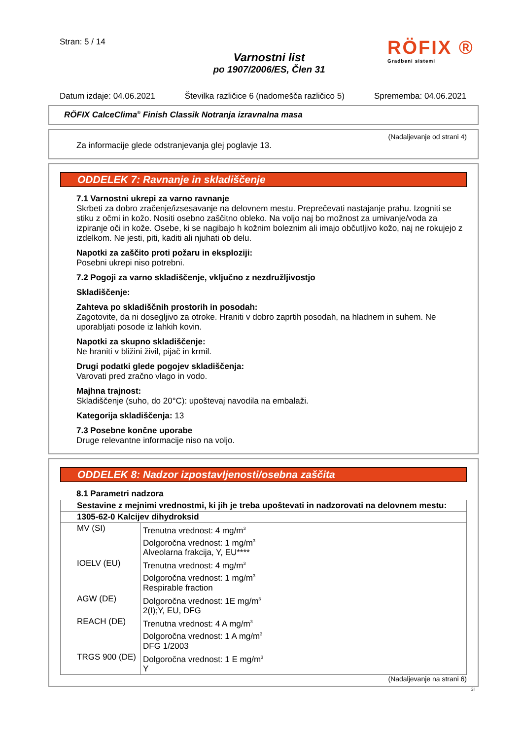Stran: 5 / 14
Varnostni list
po 1907/2006/ES, Člen 31
RÖFIX ®
Gradbeni sistemi
Datum izdaje: 04.06.2021 Številka različice 6 (nadomešča različico 5) Sprememba: 04.06.2021
RÖFIX CalceClima<sup>®</sup> Finish Classik Notranja izravnalna masa
(Nadaljevanje od strani 4)
Za informacije glede odstranjevanja glej poglavje 13.
ODDELEK 7: Ravnanje in skladiščenje
7.1 Varnostni ukrepi za varno ravnanje
Skrbeti za dobro zračenje/izsesavanje na delovnem mestu. Preprečevati nastajanje prahu. Izogniti se stiku z očmi in kožo. Nositi osebno zaščitno obleko. Na voljo naj bo možnost za umivanje/voda za izpiranje oči in kože. Osebe, ki se nagibajo h kožnim boleznim ali imajo občutljivo kožo, naj ne rokujejo z izdelkom. Ne jesti, piti, kaditi ali njuhati ob delu.
Napotki za zaščito proti požaru in eksploziji:
Posebni ukrepi niso potrebni.
7.2 Pogoji za varno skladiščenje, vključno z nezdružljivostjo
Skladiščenje:
Zahteva po skladiščnih prostorih in posodah:
Zagotovite, da ni dosegljivo za otroke. Hraniti v dobro zaprtih posodah, na hladnem in suhem. Ne uporabljati posode iz lahkih kovin.
Napotki za skupno skladiščenje:
Ne hraniti v bližini živil, pijač in krmil.
Drugi podatki glede pogojev skladiščenja:
Varovati pred zračno vlago in vodo.
Majhna trajnost:
Skladiščenje (suho, do 20°C): upoštevaj navodila na embalaži.
Kategorija skladiščenja: 13
7.3 Posebne končne uporabe
Druge relevantne informacije niso na voljo.
ODDELEK 8: Nadzor izpostavljenosti/osebna zaščita
8.1 Parametri nadzora
| Sestavine z mejnimi vrednostmi, ki jih je treba upoštevati in nadzorovati na delovnem mestu: | |
| 1305-62-0 Kalcijev dihydroksid | |
| MV (SI) | Trenutna vrednost: 4 mg/m<sup>3</sup> Dolgoročna vrednost: 1 mg/m<sup>3</sup> Alveolarna frakcija, Y, EU**** |
| IOELV (EU) | Trenutna vrednost: 4 mg/m<sup>3</sup> Dolgoročna vrednost: 1 mg/m<sup>3</sup> Respirable fraction |
| AGW (DE) | Dolgoročna vrednost: 1E mg/m<sup>3</sup> 2(I);Y, EU, DFG |
| REACH (DE) | Trenutna vrednost: 4 A mg/m<sup>3</sup> Dolgoročna vrednost: 1 A mg/m<sup>3</sup> DFG 1/2003 |
| TRGS 900 (DE) | Dolgoročna vrednost: 1 E mg/m<sup>3</sup> Y |
(Nadaljevanje na strani 6)
SI